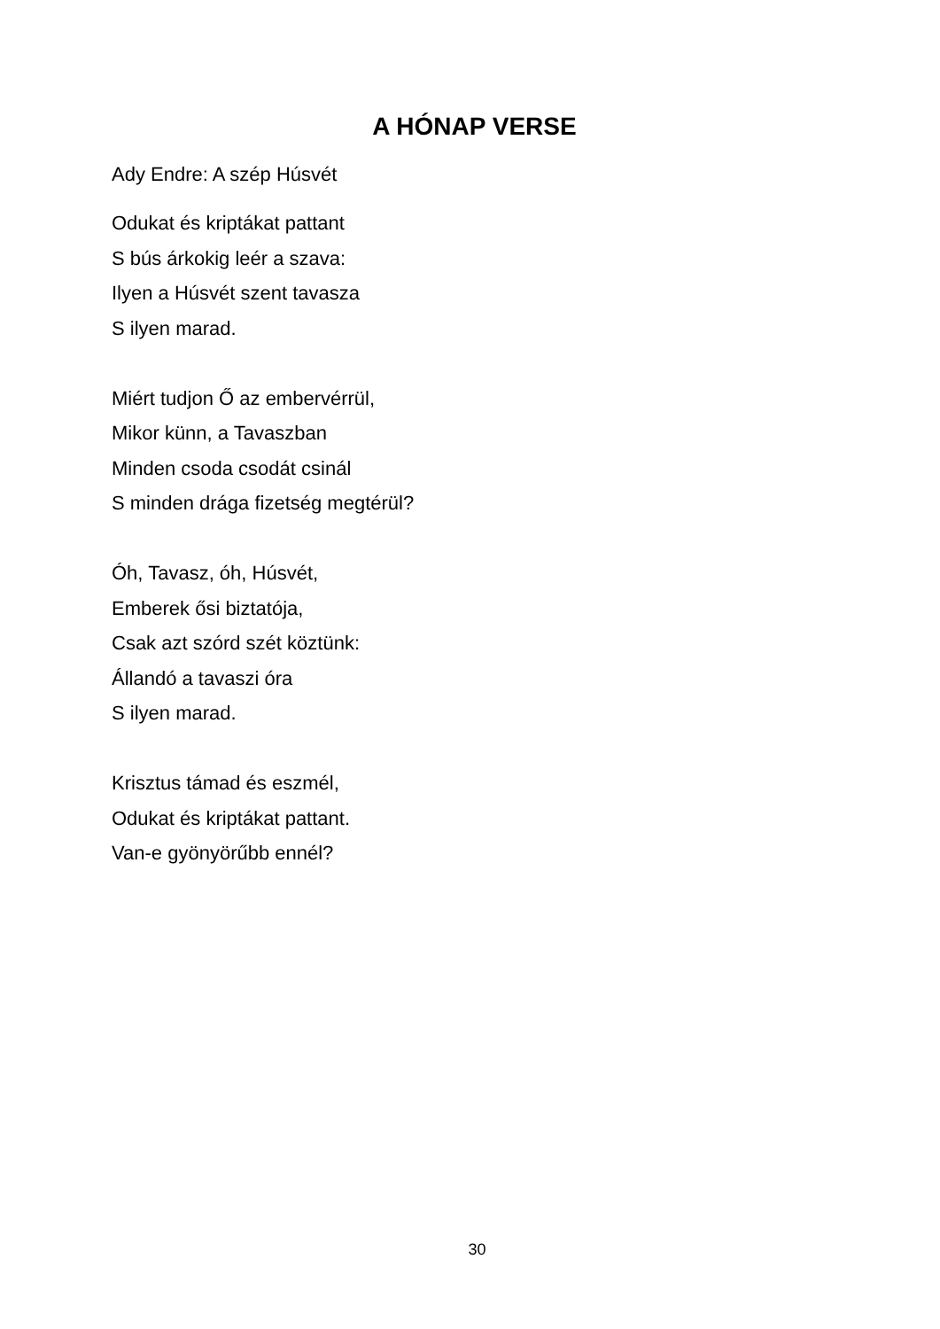A HÓNAP VERSE
Ady Endre: A szép Húsvét
Odukat és kriptákat pattant
S bús árkokig leér a szava:
Ilyen a Húsvét szent tavasza
S ilyen marad.
Miért tudjon Ő az embervérrül,
Mikor künn, a Tavaszban
Minden csoda csodát csinál
S minden drága fizetség megtérül?
Óh, Tavasz, óh, Húsvét,
Emberek ősi biztatója,
Csak azt szórd szét köztünk:
Állandó a tavaszi óra
S ilyen marad.
Krisztus támad és eszmél,
Odukat és kriptákat pattant.
Van-e gyönyörűbb ennél?
30